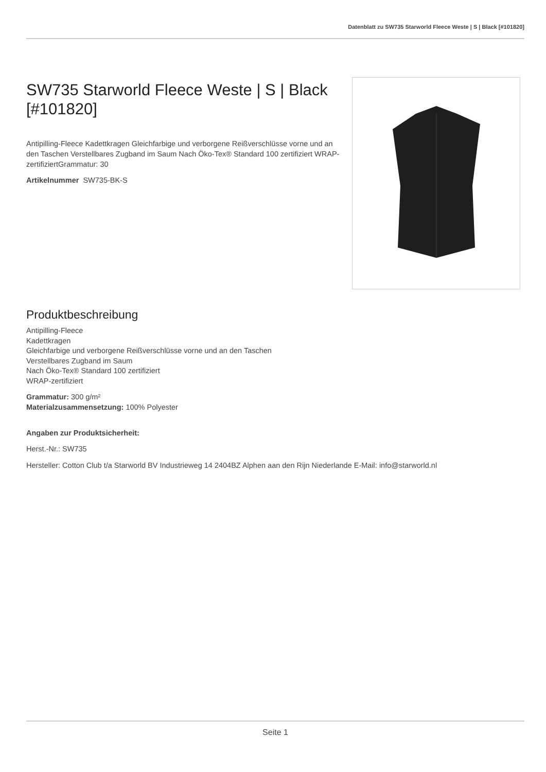Datenblatt zu SW735 Starworld Fleece Weste | S | Black [#101820]
SW735 Starworld Fleece Weste | S | Black [#101820]
Antipilling-Fleece Kadettkragen Gleichfarbige und verborgene Reißverschlüsse vorne und an den Taschen Verstellbares Zugband im Saum Nach Öko-Tex® Standard 100 zertifiziert WRAP-zertifiziertGrammatur: 30
Artikelnummer SW735-BK-S
Produktbeschreibung
Antipilling-Fleece
Kadettkragen
Gleichfarbige und verborgene Reißverschlüsse vorne und an den Taschen
Verstellbares Zugband im Saum
Nach Öko-Tex® Standard 100 zertifiziert
WRAP-zertifiziert
Grammatur: 300 g/m²
Materialzusammensetzung: 100% Polyester
Angaben zur Produktsicherheit:
Herst.-Nr.: SW735
Hersteller: Cotton Club t/a Starworld BV Industrieweg 14 2404BZ Alphen aan den Rijn Niederlande E-Mail: info@starworld.nl
Seite 1